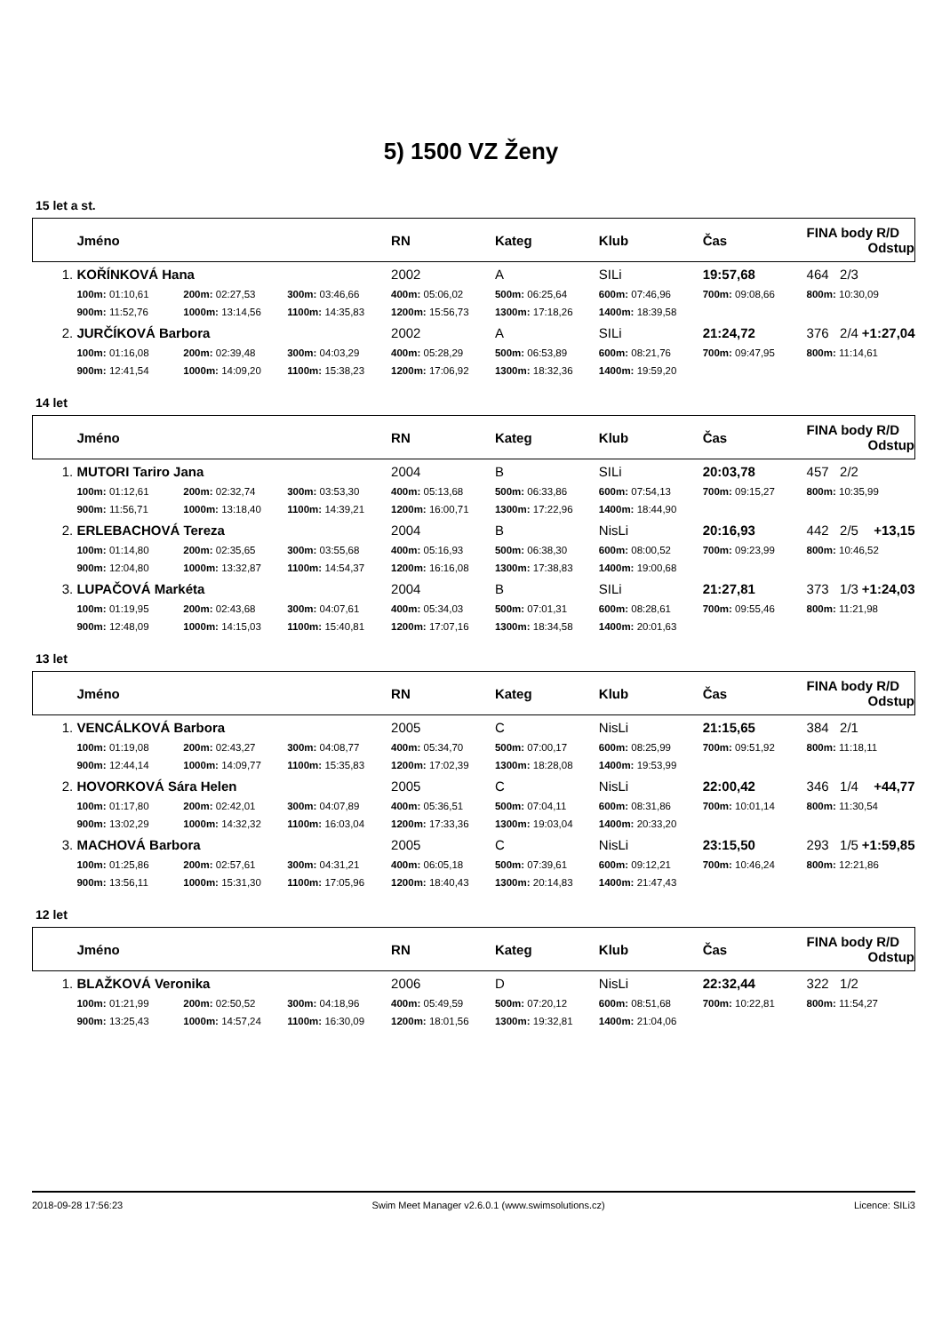5) 1500 VZ Ženy
15 let a st.
| | Jméno | | | RN | Kateg | Klub | Čas | FINA body R/D Odstup |
| --- | --- | --- | --- | --- | --- | --- | --- | --- |
| 1. | KOŘÍNKOVÁ Hana | | | 2002 | A | SILi | 19:57,68 | 464 2/3 |
| | 100m: 01:10,61 | 200m: 02:27,53 | 300m: 03:46,66 | 400m: 05:06,02 | 500m: 06:25,64 | 600m: 07:46,96 | 700m: 09:08,66 | 800m: 10:30,09 |
| | 900m: 11:52,76 | 1000m: 13:14,56 | 1100m: 14:35,83 | 1200m: 15:56,73 | 1300m: 17:18,26 | 1400m: 18:39,58 | | |
| 2. | JURČÍKOVÁ Barbora | | | 2002 | A | SILi | 21:24,72 | 376 2/4 +1:27,04 |
| | 100m: 01:16,08 | 200m: 02:39,48 | 300m: 04:03,29 | 400m: 05:28,29 | 500m: 06:53,89 | 600m: 08:21,76 | 700m: 09:47,95 | 800m: 11:14,61 |
| | 900m: 12:41,54 | 1000m: 14:09,20 | 1100m: 15:38,23 | 1200m: 17:06,92 | 1300m: 18:32,36 | 1400m: 19:59,20 | | |
14 let
| | Jméno | | | RN | Kateg | Klub | Čas | FINA body R/D Odstup |
| --- | --- | --- | --- | --- | --- | --- | --- | --- |
| 1. | MUTORI Tariro Jana | | | 2004 | B | SILi | 20:03,78 | 457 2/2 |
| | 100m: 01:12,61 | 200m: 02:32,74 | 300m: 03:53,30 | 400m: 05:13,68 | 500m: 06:33,86 | 600m: 07:54,13 | 700m: 09:15,27 | 800m: 10:35,99 |
| | 900m: 11:56,71 | 1000m: 13:18,40 | 1100m: 14:39,21 | 1200m: 16:00,71 | 1300m: 17:22,96 | 1400m: 18:44,90 | | |
| 2. | ERLEBACHOVÁ Tereza | | | 2004 | B | NisLi | 20:16,93 | 442 2/5 +13,15 |
| | 100m: 01:14,80 | 200m: 02:35,65 | 300m: 03:55,68 | 400m: 05:16,93 | 500m: 06:38,30 | 600m: 08:00,52 | 700m: 09:23,99 | 800m: 10:46,52 |
| | 900m: 12:04,80 | 1000m: 13:32,87 | 1100m: 14:54,37 | 1200m: 16:16,08 | 1300m: 17:38,83 | 1400m: 19:00,68 | | |
| 3. | LUPAČOVÁ Markéta | | | 2004 | B | SILi | 21:27,81 | 373 1/3 +1:24,03 |
| | 100m: 01:19,95 | 200m: 02:43,68 | 300m: 04:07,61 | 400m: 05:34,03 | 500m: 07:01,31 | 600m: 08:28,61 | 700m: 09:55,46 | 800m: 11:21,98 |
| | 900m: 12:48,09 | 1000m: 14:15,03 | 1100m: 15:40,81 | 1200m: 17:07,16 | 1300m: 18:34,58 | 1400m: 20:01,63 | | |
13 let
| | Jméno | | | RN | Kateg | Klub | Čas | FINA body R/D Odstup |
| --- | --- | --- | --- | --- | --- | --- | --- | --- |
| 1. | VENCÁLKOVÁ Barbora | | | 2005 | C | NisLi | 21:15,65 | 384 2/1 |
| | 100m: 01:19,08 | 200m: 02:43,27 | 300m: 04:08,77 | 400m: 05:34,70 | 500m: 07:00,17 | 600m: 08:25,99 | 700m: 09:51,92 | 800m: 11:18,11 |
| | 900m: 12:44,14 | 1000m: 14:09,77 | 1100m: 15:35,83 | 1200m: 17:02,39 | 1300m: 18:28,08 | 1400m: 19:53,99 | | |
| 2. | HOVORKOVÁ Sára Helen | | | 2005 | C | NisLi | 22:00,42 | 346 1/4 +44,77 |
| | 100m: 01:17,80 | 200m: 02:42,01 | 300m: 04:07,89 | 400m: 05:36,51 | 500m: 07:04,11 | 600m: 08:31,86 | 700m: 10:01,14 | 800m: 11:30,54 |
| | 900m: 13:02,29 | 1000m: 14:32,32 | 1100m: 16:03,04 | 1200m: 17:33,36 | 1300m: 19:03,04 | 1400m: 20:33,20 | | |
| 3. | MACHOVÁ Barbora | | | 2005 | C | NisLi | 23:15,50 | 293 1/5 +1:59,85 |
| | 100m: 01:25,86 | 200m: 02:57,61 | 300m: 04:31,21 | 400m: 06:05,18 | 500m: 07:39,61 | 600m: 09:12,21 | 700m: 10:46,24 | 800m: 12:21,86 |
| | 900m: 13:56,11 | 1000m: 15:31,30 | 1100m: 17:05,96 | 1200m: 18:40,43 | 1300m: 20:14,83 | 1400m: 21:47,43 | | |
12 let
| | Jméno | | | RN | Kateg | Klub | Čas | FINA body R/D Odstup |
| --- | --- | --- | --- | --- | --- | --- | --- | --- |
| 1. | BLAŽKOVÁ Veronika | | | 2006 | D | NisLi | 22:32,44 | 322 1/2 |
| | 100m: 01:21,99 | 200m: 02:50,52 | 300m: 04:18,96 | 400m: 05:49,59 | 500m: 07:20,12 | 600m: 08:51,68 | 700m: 10:22,81 | 800m: 11:54,27 |
| | 900m: 13:25,43 | 1000m: 14:57,24 | 1100m: 16:30,09 | 1200m: 18:01,56 | 1300m: 19:32,81 | 1400m: 21:04,06 | | |
2018-09-28 17:56:23 Swim Meet Manager v2.6.0.1 (www.swimsolutions.cz) Licence: SILi3